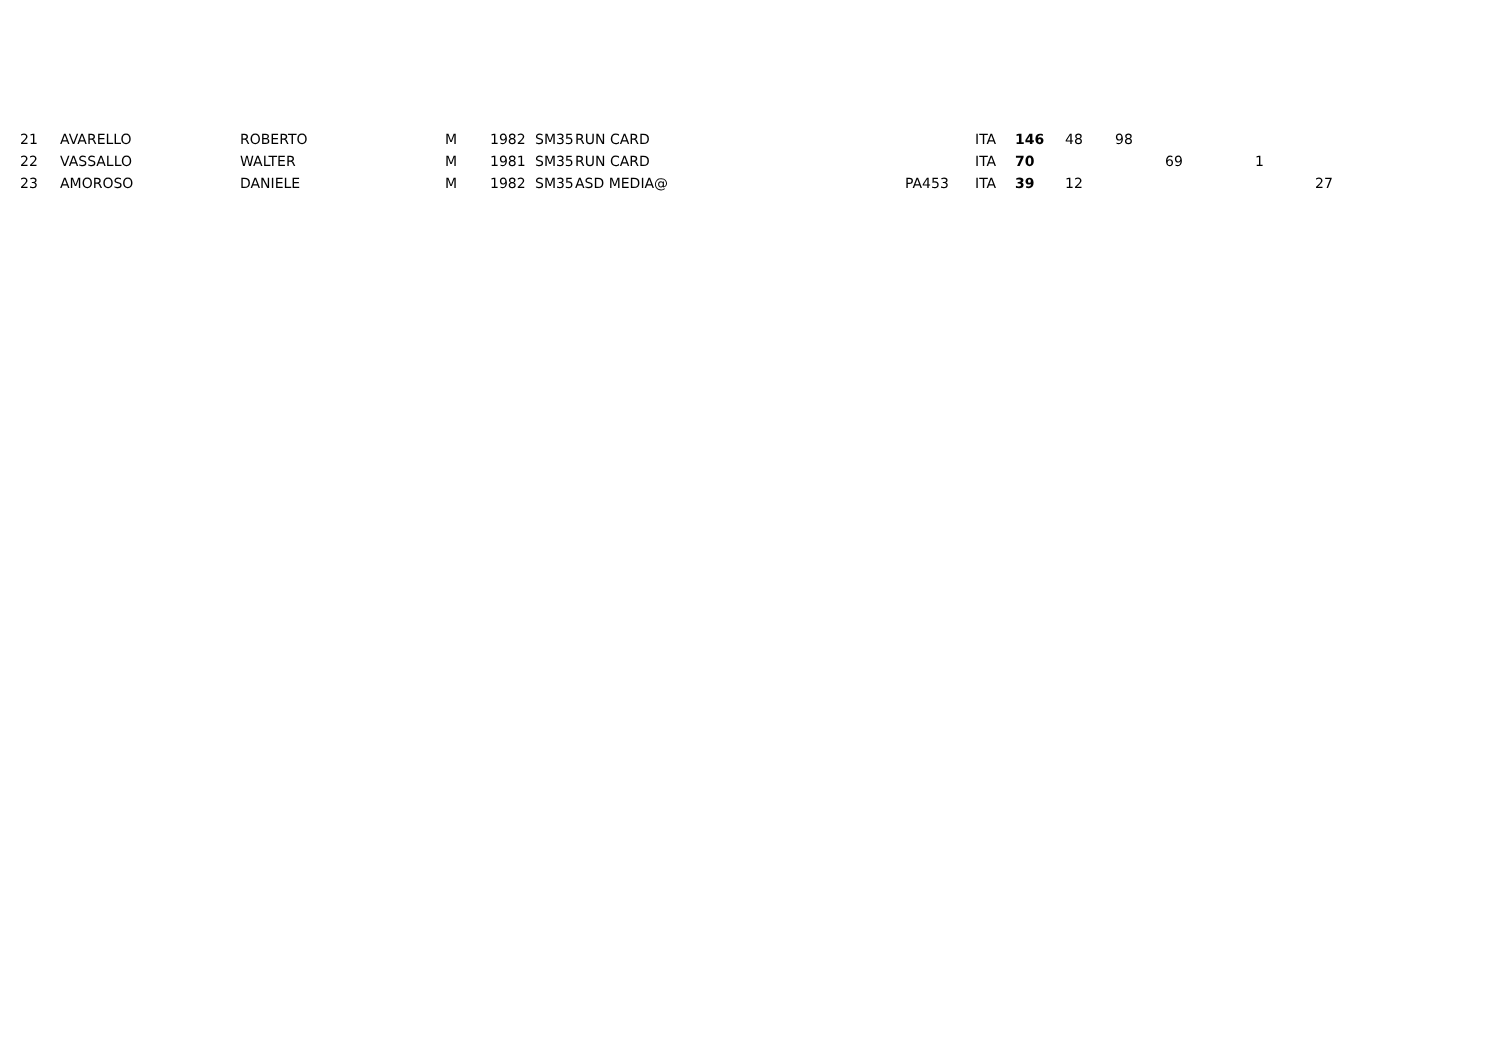| 21 | AVARELLO | ROBERTO | M | 1982 | SM35 | RUN CARD | | ITA | 146 | 48 | 98 | | | |
| 22 | VASSALLO | WALTER | M | 1981 | SM35 | RUN CARD | | ITA | 70 | | | 69 | 1 | |
| 23 | AMOROSO | DANIELE | M | 1982 | SM35 | ASD MEDIA@ | PA453 | ITA | 39 | 12 | | | | 27 |